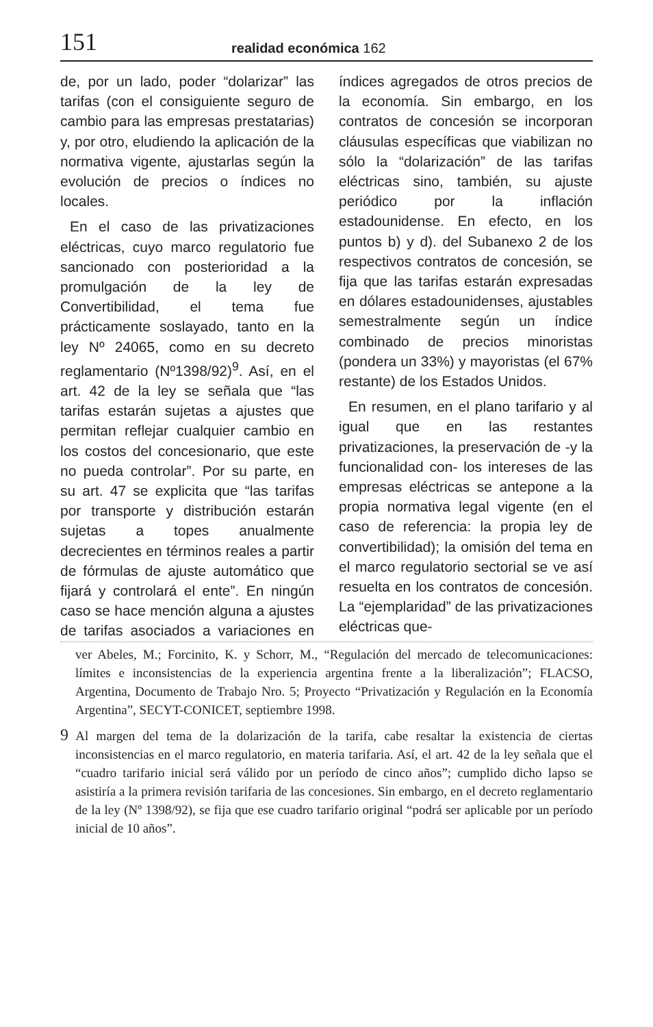151 realidad económica 162
de, por un lado, poder “dolarizar” las tarifas (con el consiguiente seguro de cambio para las empresas prestatarias) y, por otro, eludiendo la aplicación de la normativa vigente, ajustarlas según la evolución de precios o índices no locales.
En el caso de las privatizaciones eléctricas, cuyo marco regulatorio fue sancionado con posterioridad a la promulgación de la ley de Convertibilidad, el tema fue prácticamente soslayado, tanto en la ley Nº 24065, como en su decreto reglamentario (Nº1398/92)<sup>9</sup>. Así, en el art. 42 de la ley se señala que “las tarifas estarán sujetas a ajustes que permitan reflejar cualquier cambio en los costos del concesionario, que este no pueda controlar”. Por su parte, en su art. 47 se explicita que “las tarifas por transporte y distribución estarán sujetas a topes anualmente decrecientes en términos reales a partir de fórmulas de ajuste automático que fijará y controlará el ente”. En ningún caso se hace mención alguna a ajustes de tarifas asociados a variaciones en índices agregados de otros precios de la economía. Sin embargo, en los contratos de concesión se incorporan cláusulas específicas que viabilizan no sólo la “dolarización” de las tarifas eléctricas sino, también, su ajuste periódico por la inflación estadounidense. En efecto, en los puntos b) y d). del Subanexo 2 de los respectivos contratos de concesión, se fija que las tarifas estarán expresadas en dólares estadounidenses, ajustables semestralmente según un índice combinado de precios minoristas (pondera un 33%) y mayoristas (el 67% restante) de los Estados Unidos.
En resumen, en el plano tarifario y al igual que en las restantes privatizaciones, la preservación de -y la funcionalidad con- los intereses de las empresas eléctricas se antepone a la propia normativa legal vigente (en el caso de referencia: la propia ley de convertibilidad); la omisión del tema en el marco regulatorio sectorial se ve así resuelta en los contratos de concesión. La “ejemplaridad” de las privatizaciones eléctricas que-
ver Abeles, M.; Forcinito, K. y Schorr, M., “Regulación del mercado de telecomunicaciones: límites e inconsistencias de la experiencia argentina frente a la liberalización”; FLACSO, Argentina, Documento de Trabajo Nro. 5; Proyecto “Privatización y Regulación en la Economía Argentina”, SECYT-CONICET, septiembre 1998.
9 Al margen del tema de la dolarización de la tarifa, cabe resaltar la existencia de ciertas inconsistencias en el marco regulatorio, en materia tarifaria. Así, el art. 42 de la ley señala que el “cuadro tarifario inicial será válido por un período de cinco años”; cumplido dicho lapso se asistiría a la primera revisión tarifaria de las concesiones. Sin embargo, en el decreto reglamentario de la ley (Nº 1398/92), se fija que ese cuadro tarifario original “podrá ser aplicable por un período inicial de 10 años”.